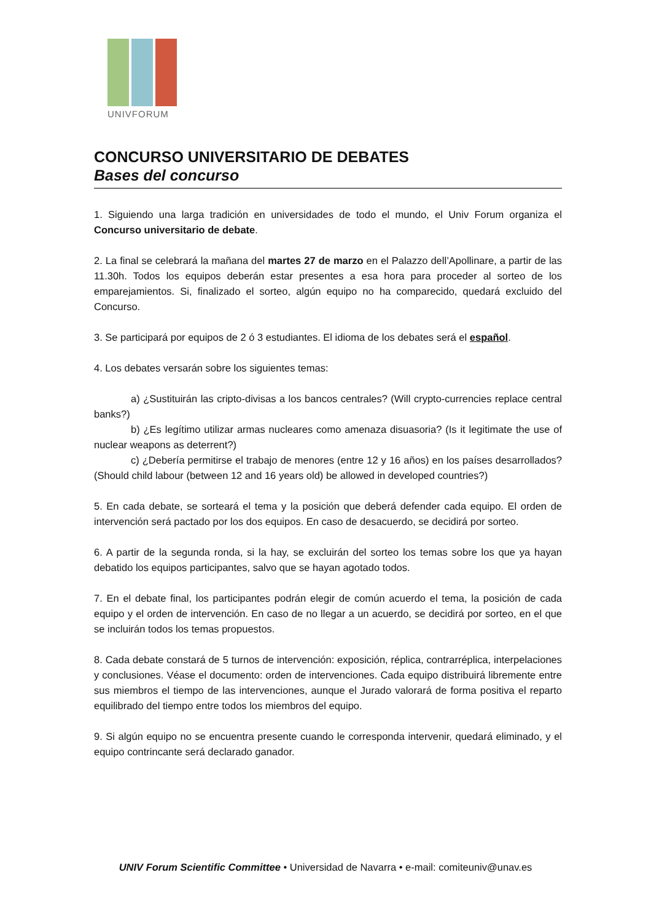UNIVFORUM
CONCURSO UNIVERSITARIO DE DEBATES
Bases del concurso
1. Siguiendo una larga tradición en universidades de todo el mundo, el Univ Forum organiza el Concurso universitario de debate.
2. La final se celebrará la mañana del martes 27 de marzo en el Palazzo dell’Apollinare, a partir de las 11.30h. Todos los equipos deberán estar presentes a esa hora para proceder al sorteo de los emparejamientos. Si, finalizado el sorteo, algún equipo no ha comparecido, quedará excluido del Concurso.
3. Se participará por equipos de 2 ó 3 estudiantes. El idioma de los debates será el español.
4. Los debates versarán sobre los siguientes temas:
a) ¿Sustituirán las cripto-divisas a los bancos centrales? (Will crypto-currencies replace central banks?)
b) ¿Es legítimo utilizar armas nucleares como amenaza disuasoria? (Is it legitimate the use of nuclear weapons as deterrent?)
c) ¿Debería permitirse el trabajo de menores (entre 12 y 16 años) en los países desarrollados? (Should child labour (between 12 and 16 years old) be allowed in developed countries?)
5. En cada debate, se sorteará el tema y la posición que deberá defender cada equipo. El orden de intervención será pactado por los dos equipos. En caso de desacuerdo, se decidirá por sorteo.
6. A partir de la segunda ronda, si la hay, se excluirán del sorteo los temas sobre los que ya hayan debatido los equipos participantes, salvo que se hayan agotado todos.
7. En el debate final, los participantes podrán elegir de común acuerdo el tema, la posición de cada equipo y el orden de intervención. En caso de no llegar a un acuerdo, se decidirá por sorteo, en el que se incluirán todos los temas propuestos.
8. Cada debate constará de 5 turnos de intervención: exposición, réplica, contrarréplica, interpelaciones y conclusiones. Véase el documento: orden de intervenciones. Cada equipo distribuirá libremente entre sus miembros el tiempo de las intervenciones, aunque el Jurado valorará de forma positiva el reparto equilibrado del tiempo entre todos los miembros del equipo.
9. Si algún equipo no se encuentra presente cuando le corresponda intervenir, quedará eliminado, y el equipo contrincante será declarado ganador.
UNIV Forum Scientific Committee • Universidad de Navarra • e-mail: comiteuniv@unav.es